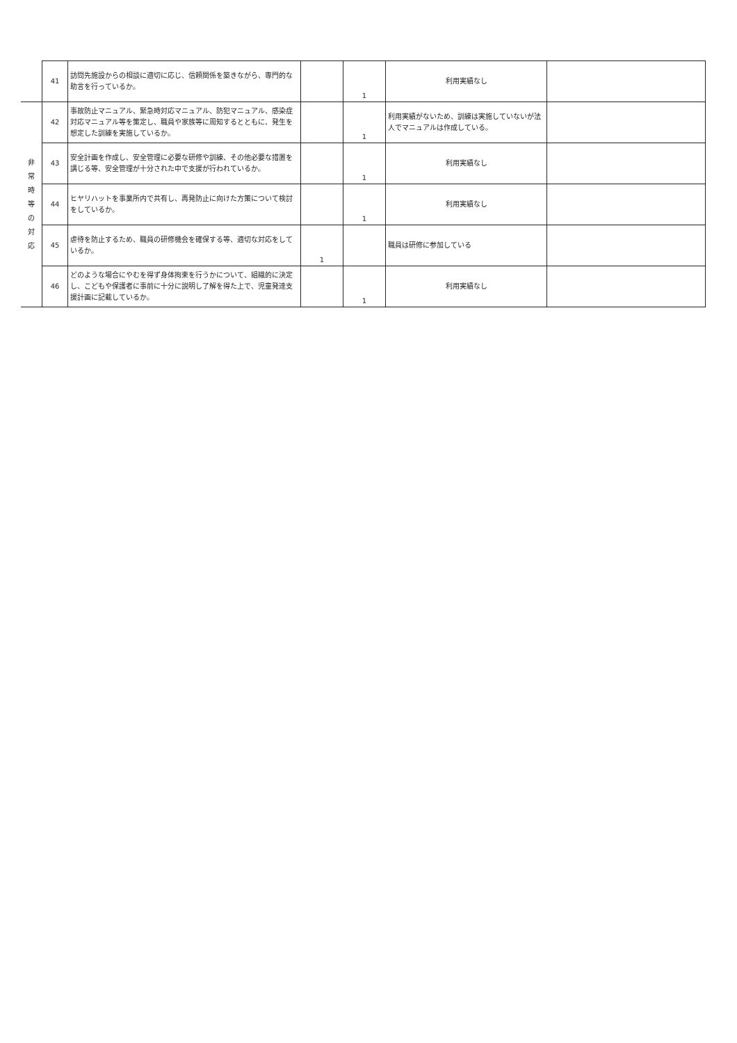| | 41 | 訪問先施設からの相談に適切に応じ、信頼関係を築きながら、専門的な助言を行っているか。 | | 1 | 利用実績なし | |
| 非 常 時 等 の 対 応 | 42 | 事故防止マニュアル、緊急時対応マニュアル、防犯マニュアル、感染症対応マニュアル等を策定し、職員や家族等に周知するとともに、発生を想定した訓練を実施しているか。 | | 1 | 利用実績がないため、訓練は実施していないが法人でマニュアルは作成している。 | |
| | 43 | 安全計画を作成し、安全管理に必要な研修や訓練、その他必要な措置を講じる等、安全管理が十分された中で支援が行われているか。 | | 1 | 利用実績なし | |
| | 44 | ヒヤリハットを事業所内で共有し、再発防止に向けた方策について検討をしているか。 | | 1 | 利用実績なし | |
| | 45 | 虐待を防止するため、職員の研修機会を確保する等、適切な対応をしているか。 | 1 | | 職員は研修に参加している | |
| | 46 | どのような場合にやむを得ず身体拘束を行うかについて、組織的に決定し、こどもや保護者に事前に十分に説明し了解を得た上で、児童発達支援計画に記載しているか。 | | 1 | 利用実績なし | |